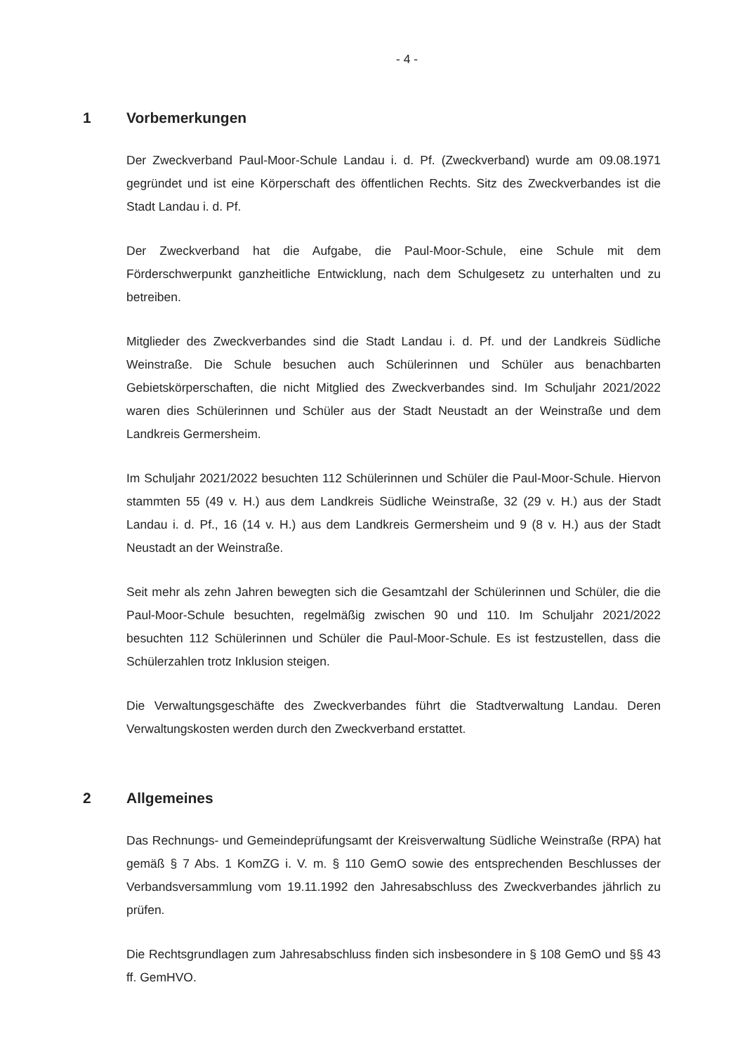- 4 -
1 Vorbemerkungen
Der Zweckverband Paul-Moor-Schule Landau i. d. Pf. (Zweckverband) wurde am 09.08.1971 gegründet und ist eine Körperschaft des öffentlichen Rechts. Sitz des Zweckverbandes ist die Stadt Landau i. d. Pf.
Der Zweckverband hat die Aufgabe, die Paul-Moor-Schule, eine Schule mit dem Förderschwerpunkt ganzheitliche Entwicklung, nach dem Schulgesetz zu unterhalten und zu betreiben.
Mitglieder des Zweckverbandes sind die Stadt Landau i. d. Pf. und der Landkreis Südliche Weinstraße. Die Schule besuchen auch Schülerinnen und Schüler aus benachbarten Gebietskörperschaften, die nicht Mitglied des Zweckverbandes sind. Im Schuljahr 2021/2022 waren dies Schülerinnen und Schüler aus der Stadt Neustadt an der Weinstraße und dem Landkreis Germersheim.
Im Schuljahr 2021/2022 besuchten 112 Schülerinnen und Schüler die Paul-Moor-Schule. Hiervon stammten 55 (49 v. H.) aus dem Landkreis Südliche Weinstraße, 32 (29 v. H.) aus der Stadt Landau i. d. Pf., 16 (14 v. H.) aus dem Landkreis Germersheim und 9 (8 v. H.) aus der Stadt Neustadt an der Weinstraße.
Seit mehr als zehn Jahren bewegten sich die Gesamtzahl der Schülerinnen und Schüler, die die Paul-Moor-Schule besuchten, regelmäßig zwischen 90 und 110. Im Schuljahr 2021/2022 besuchten 112 Schülerinnen und Schüler die Paul-Moor-Schule. Es ist festzustellen, dass die Schülerzahlen trotz Inklusion steigen.
Die Verwaltungsgeschäfte des Zweckverbandes führt die Stadtverwaltung Landau. Deren Verwaltungskosten werden durch den Zweckverband erstattet.
2 Allgemeines
Das Rechnungs- und Gemeindeprüfungsamt der Kreisverwaltung Südliche Weinstraße (RPA) hat gemäß § 7 Abs. 1 KomZG i. V. m. § 110 GemO sowie des entsprechenden Beschlusses der Verbandsversammlung vom 19.11.1992 den Jahresabschluss des Zweckverbandes jährlich zu prüfen.
Die Rechtsgrundlagen zum Jahresabschluss finden sich insbesondere in § 108 GemO und §§ 43 ff. GemHVO.